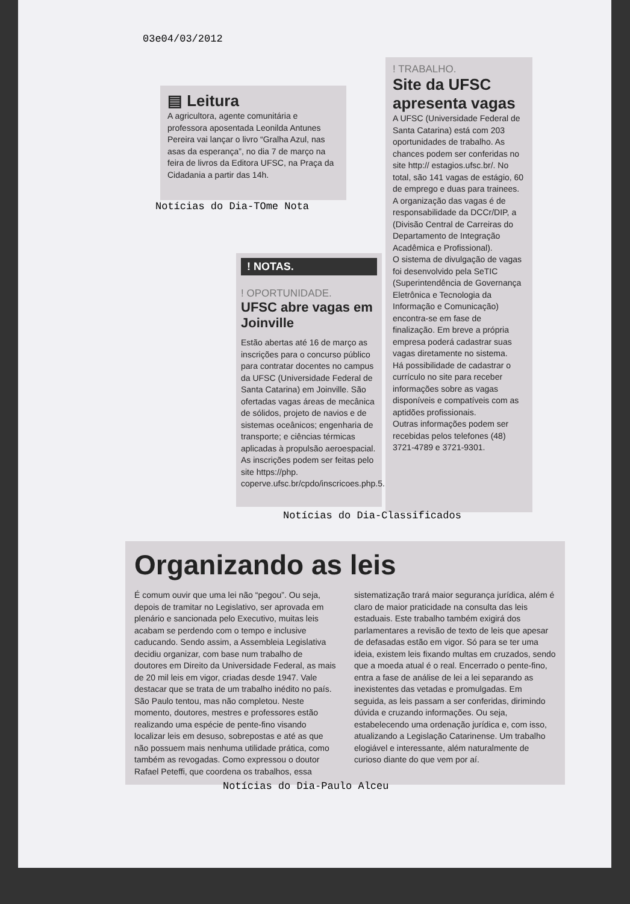03e04/03/2012
▤ Leitura
A agricultora, agente comunitária e professora aposentada Leonilda Antunes Pereira vai lançar o livro “Gralha Azul, nas asas da esperança”, no dia 7 de março na feira de livros da Editora UFSC, na Praça da Cidadania a partir das 14h.
Notícias do Dia-TOme Nota
! TRABALHO.
Site da UFSC apresenta vagas
A UFSC (Universidade Federal de Santa Catarina) está com 203 oportunidades de trabalho. As chances podem ser conferidas no site http:// estagios.ufsc.br/. No total, são 141 vagas de estágio, 60 de emprego e duas para trainees. A organização das vagas é de responsabilidade da DCCr/DIP, a (Divisão Central de Carreiras do Departamento de Integração Acadêmica e Profissional).
O sistema de divulgação de vagas foi desenvolvido pela SeTIC (Superintendência de Governança Eletrônica e Tecnologia da Informação e Comunicação) encontra-se em fase de finalização. Em breve a própria empresa poderá cadastrar suas vagas diretamente no sistema.
Há possibilidade de cadastrar o currículo no site para receber informações sobre as vagas disponíveis e compatíveis com as aptidões profissionais.
Outras informações podem ser recebidas pelos telefones (48) 3721-4789 e 3721-9301.
! NOTAS.
! OPORTUNIDADE.
UFSC abre vagas em Joinville
Estão abertas até 16 de março as inscrições para o concurso público para contratar docentes no campus da UFSC (Universidade Federal de Santa Catarina) em Joinville. São ofertadas vagas áreas de mecânica de sólidos, projeto de navios e de sistemas oceânicos; engenharia de transporte; e ciências térmicas aplicadas à propulsão aeroespacial. As inscrições podem ser feitas pelo site https://php. coperve.ufsc.br/cpdo/inscricoes.php.5.
Notícias do Dia-Classificados
Organizando as leis
É comum ouvir que uma lei não “pegou”. Ou seja, depois de tramitar no Legislativo, ser aprovada em plenário e sancionada pelo Executivo, muitas leis acabam se perdendo com o tempo e inclusive caducando. Sendo assim, a Assembleia Legislativa decidiu organizar, com base num trabalho de doutores em Direito da Universidade Federal, as mais de 20 mil leis em vigor, criadas desde 1947. Vale destacar que se trata de um trabalho inédito no país. São Paulo tentou, mas não completou. Neste momento, doutores, mestres e professores estão realizando uma espécie de pente-fino visando localizar leis em desuso, sobrepostas e até as que não possuem mais nenhuma utilidade prática, como também as revogadas. Como expressou o doutor Rafael Peteffi, que coordena os trabalhos, essa sistematização trará maior segurança jurídica, além é claro de maior praticidade na consulta das leis estaduais. Este trabalho também exigirá dos parlamentares a revisão de texto de leis que apesar de defasadas estão em vigor. Só para se ter uma ideia, existem leis fixando multas em cruzados, sendo que a moeda atual é o real. Encerrado o pente-fino, entra a fase de análise de lei a lei separando as inexistentes das vetadas e promulgadas. Em seguida, as leis passam a ser conferidas, dirimindo dúvida e cruzando informações. Ou seja, estabelecendo uma ordenação jurídica e, com isso, atualizando a Legislação Catarinense. Um trabalho elogiável e interessante, além naturalmente de curioso diante do que vem por aí.
Notícias do Dia-Paulo Alceu